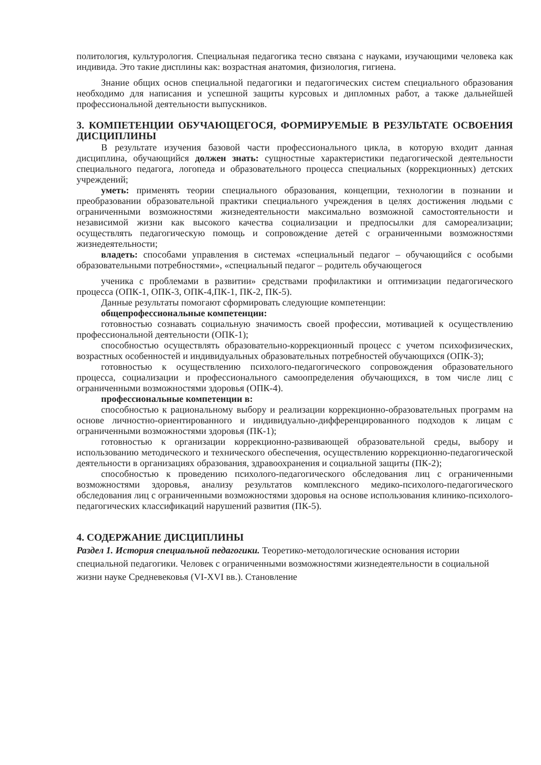политология, культурология. Специальная педагогика тесно связана с науками, изучающими человека как индивида. Это такие дисплины как: возрастная анатомия, физиология, гигиена.
Знание общих основ специальной педагогики и педагогических систем специального образования необходимо для написания и успешной защиты курсовых и дипломных работ, а также дальнейшей профессиональной деятельности выпускников.
3. КОМПЕТЕНЦИИ ОБУЧАЮЩЕГОСЯ, ФОРМИРУЕМЫЕ В РЕЗУЛЬТАТЕ ОСВОЕНИЯ ДИСЦИПЛИНЫ
В результате изучения базовой части профессионального цикла, в которую входит данная дисциплина, обучающийся должен знать: сущностные характеристики педагогической деятельности специального педагога, логопеда и образовательного процесса специальных (коррекционных) детских учреждений;
уметь: применять теории специального образования, концепции, технологии в познании и преобразовании образовательной практики специального учреждения в целях достижения людьми с ограниченными возможностями жизнедеятельности максимально возможной самостоятельности и независимой жизни как высокого качества социализации и предпосылки для самореализации; осуществлять педагогическую помощь и сопровождение детей с ограниченными возможностями жизнедеятельности;
владеть: способами управления в системах «специальный педагог – обучающийся с особыми образовательными потребностями», «специальный педагог – родитель обучающегося
ученика с проблемами в развитии» средствами профилактики и оптимизации педагогического процесса (ОПК-1, ОПК-3, ОПК-4,ПК-1, ПК-2, ПК-5).
Данные результаты помогают сформировать следующие компетенции:
общепрофессиональные компетенции:
готовностью сознавать социальную значимость своей профессии, мотивацией к осуществлению профессиональной деятельности (ОПК-1);
способностью осуществлять образовательно-коррекционный процесс с учетом психофизических, возрастных особенностей и индивидуальных образовательных потребностей обучающихся (ОПК-3);
готовностью к осуществлению психолого-педагогического сопровождения образовательного процесса, социализации и профессионального самоопределения обучающихся, в том числе лиц с ограниченными возможностями здоровья (ОПК-4).
профессиональные компетенции в:
способностью к рациональному выбору и реализации коррекционно-образовательных программ на основе личностно-ориентированного и индивидуально-дифференцированного подходов к лицам с ограниченными возможностями здоровья (ПК-1);
готовностью к организации коррекционно-развивающей образовательной среды, выбору и использованию методического и технического обеспечения, осуществлению коррекционно-педагогической деятельности в организациях образования, здравоохранения и социальной защиты (ПК-2);
способностью к проведению психолого-педагогического обследования лиц с ограниченными возможностями здоровья, анализу результатов комплексного медико-психолого-педагогического обследования лиц с ограниченными возможностями здоровья на основе использования клинико-психолого-педагогических классификаций нарушений развития (ПК-5).
4. СОДЕРЖАНИЕ ДИСЦИПЛИНЫ
Раздел 1. История специальной педагогики. Теоретико-методологические основания истории специальной педагогики. Человек с ограниченными возможностями жизнедеятельности в социальной жизни науке Средневековья (VI-XVI вв.). Становление